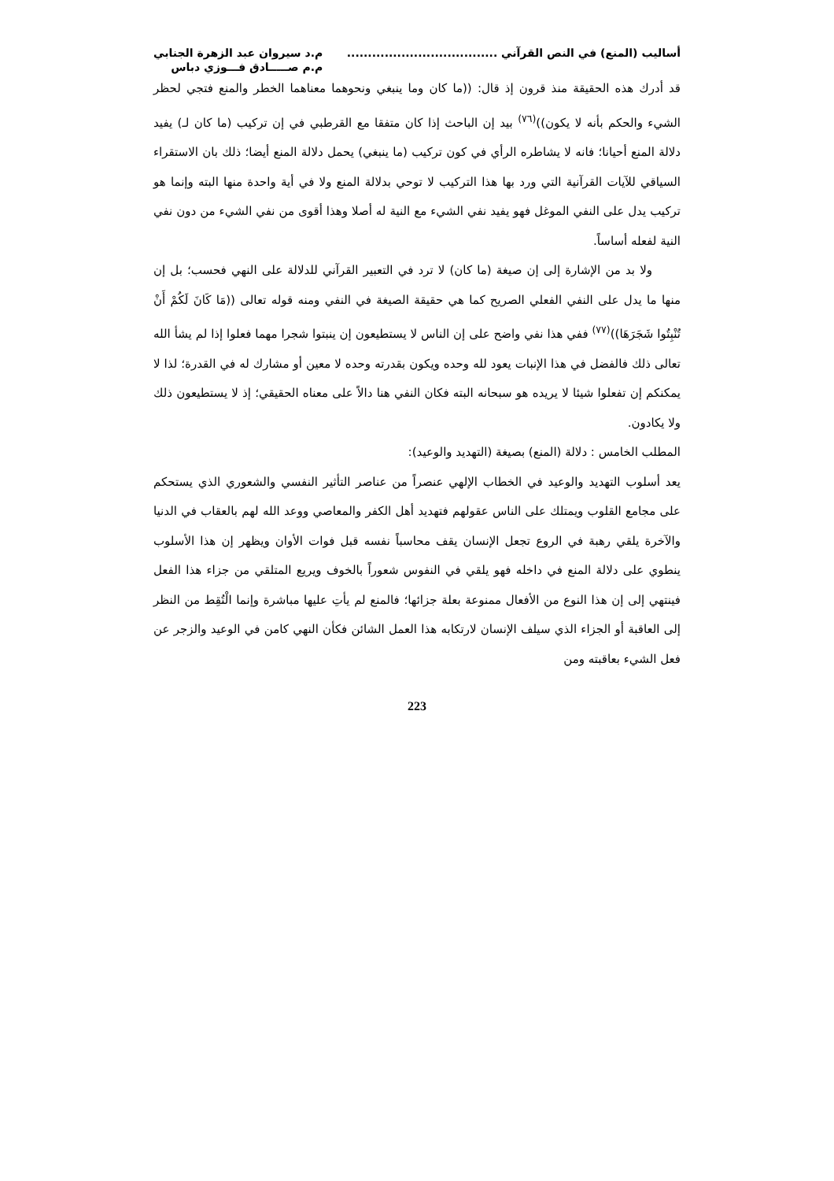أساليب (المنع) في النص القرآني ....................................
م.د سيروان عبد الزهرة الجنابي
م.م صـــــادق فـــوزي دباس
قد أدرك هذه الحقيقة منذ قرون إذ قال: ((ما كان وما ينبغي ونحوهما معناهما الخطر والمنع فتجي لحظر الشيء والحكم بأنه لا يكون))<sup>(٧٦)</sup> بيد إن الباحث إذا كان متفقا مع القرطبي في إن تركيب (ما كان لـ) يفيد دلالة المنع أحيانا؛ فانه لا يشاطره الرأي في كون تركيب (ما ينبغي) يحمل دلالة المنع أيضا؛ ذلك بان الاستقراء السياقي للآيات القرآنية التي ورد بها هذا التركيب لا توحي بدلالة المنع ولا في أية واحدة منها البته وإنما هو تركيب يدل على النفي الموغل فهو يفيد نفي الشيء مع النية له أصلا وهذا أقوى من نفي الشيء من دون نفي النية لفعله أساساً.
ولا بد من الإشارة إلى إن صيغة (ما كان) لا ترد في التعبير القرآني للدلالة على النهي فحسب؛ بل إن منها ما يدل على النفي الفعلي الصريح كما هي حقيقة الصيغة في النفي ومنه قوله تعالى ((مَا كَانَ لَكُمْ أَنْ تُنْبِتُوا شَجَرَهَا))<sup>(٧٧)</sup> ففي هذا نفي واضح على إن الناس لا يستطيعون إن ينبتوا شجرا مهما فعلوا إذا لم يشأ الله تعالى ذلك فالفضل في هذا الإنبات يعود لله وحده ويكون بقدرته وحده لا معين أو مشارك له في القدرة؛ لذا لا يمكنكم إن تفعلوا شيئا لا يريده هو سبحانه البته فكان النفي هنا دالاً على معناه الحقيقي؛ إذ لا يستطيعون ذلك ولا يكادون.
المطلب الخامس : دلالة (المنع) بصيغة (التهديد والوعيد):
يعد أسلوب التهديد والوعيد في الخطاب الإلهي عنصراً من عناصر التأثير النفسي والشعوري الذي يستحكم على مجامع القلوب ويمتلك على الناس عقولهم فتهديد أهل الكفر والمعاصي ووعد الله لهم بالعقاب في الدنيا والآخرة يلقي رهبة في الروع تجعل الإنسان يقف محاسباً نفسه قبل فوات الأوان ويظهر إن هذا الأسلوب ينطوي على دلالة المنع في داخله فهو يلقي في النفوس شعوراً بالخوف ويريع المتلقي من جزاء هذا الفعل فينتهي إلى إن هذا النوع من الأفعال ممنوعة بعلة جزائها؛ فالمنع لم يأتِ عليها مباشرة وإنما الْتُقِط من النظر إلى العاقبة أو الجزاء الذي سيلف الإنسان لارتكابه هذا العمل الشائن فكأن النهي كامن في الوعيد والزجر عن فعل الشيء بعاقبته ومن
223